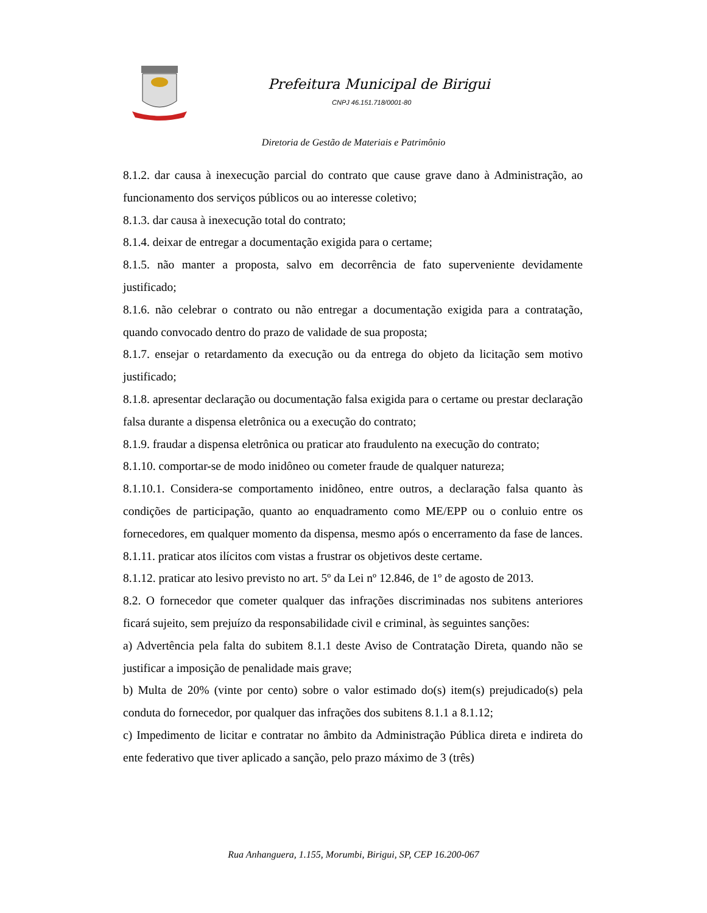Prefeitura Municipal de Birigui
CNPJ 46.151.718/0001-80
Diretoria de Gestão de Materiais e Patrimônio
8.1.2. dar causa à inexecução parcial do contrato que cause grave dano à Administração, ao funcionamento dos serviços públicos ou ao interesse coletivo;
8.1.3. dar causa à inexecução total do contrato;
8.1.4. deixar de entregar a documentação exigida para o certame;
8.1.5. não manter a proposta, salvo em decorrência de fato superveniente devidamente justificado;
8.1.6. não celebrar o contrato ou não entregar a documentação exigida para a contratação, quando convocado dentro do prazo de validade de sua proposta;
8.1.7. ensejar o retardamento da execução ou da entrega do objeto da licitação sem motivo justificado;
8.1.8. apresentar declaração ou documentação falsa exigida para o certame ou prestar declaração falsa durante a dispensa eletrônica ou a execução do contrato;
8.1.9. fraudar a dispensa eletrônica ou praticar ato fraudulento na execução do contrato;
8.1.10. comportar-se de modo inidôneo ou cometer fraude de qualquer natureza;
8.1.10.1. Considera-se comportamento inidôneo, entre outros, a declaração falsa quanto às condições de participação, quanto ao enquadramento como ME/EPP ou o conluio entre os fornecedores, em qualquer momento da dispensa, mesmo após o encerramento da fase de lances.
8.1.11. praticar atos ilícitos com vistas a frustrar os objetivos deste certame.
8.1.12. praticar ato lesivo previsto no art. 5º da Lei nº 12.846, de 1º de agosto de 2013.
8.2. O fornecedor que cometer qualquer das infrações discriminadas nos subitens anteriores ficará sujeito, sem prejuízo da responsabilidade civil e criminal, às seguintes sanções:
a) Advertência pela falta do subitem 8.1.1 deste Aviso de Contratação Direta, quando não se justificar a imposição de penalidade mais grave;
b) Multa de 20% (vinte por cento) sobre o valor estimado do(s) item(s) prejudicado(s) pela conduta do fornecedor, por qualquer das infrações dos subitens 8.1.1 a 8.1.12;
c) Impedimento de licitar e contratar no âmbito da Administração Pública direta e indireta do ente federativo que tiver aplicado a sanção, pelo prazo máximo de 3 (três)
Rua Anhanguera, 1.155, Morumbi, Birigui, SP, CEP 16.200-067